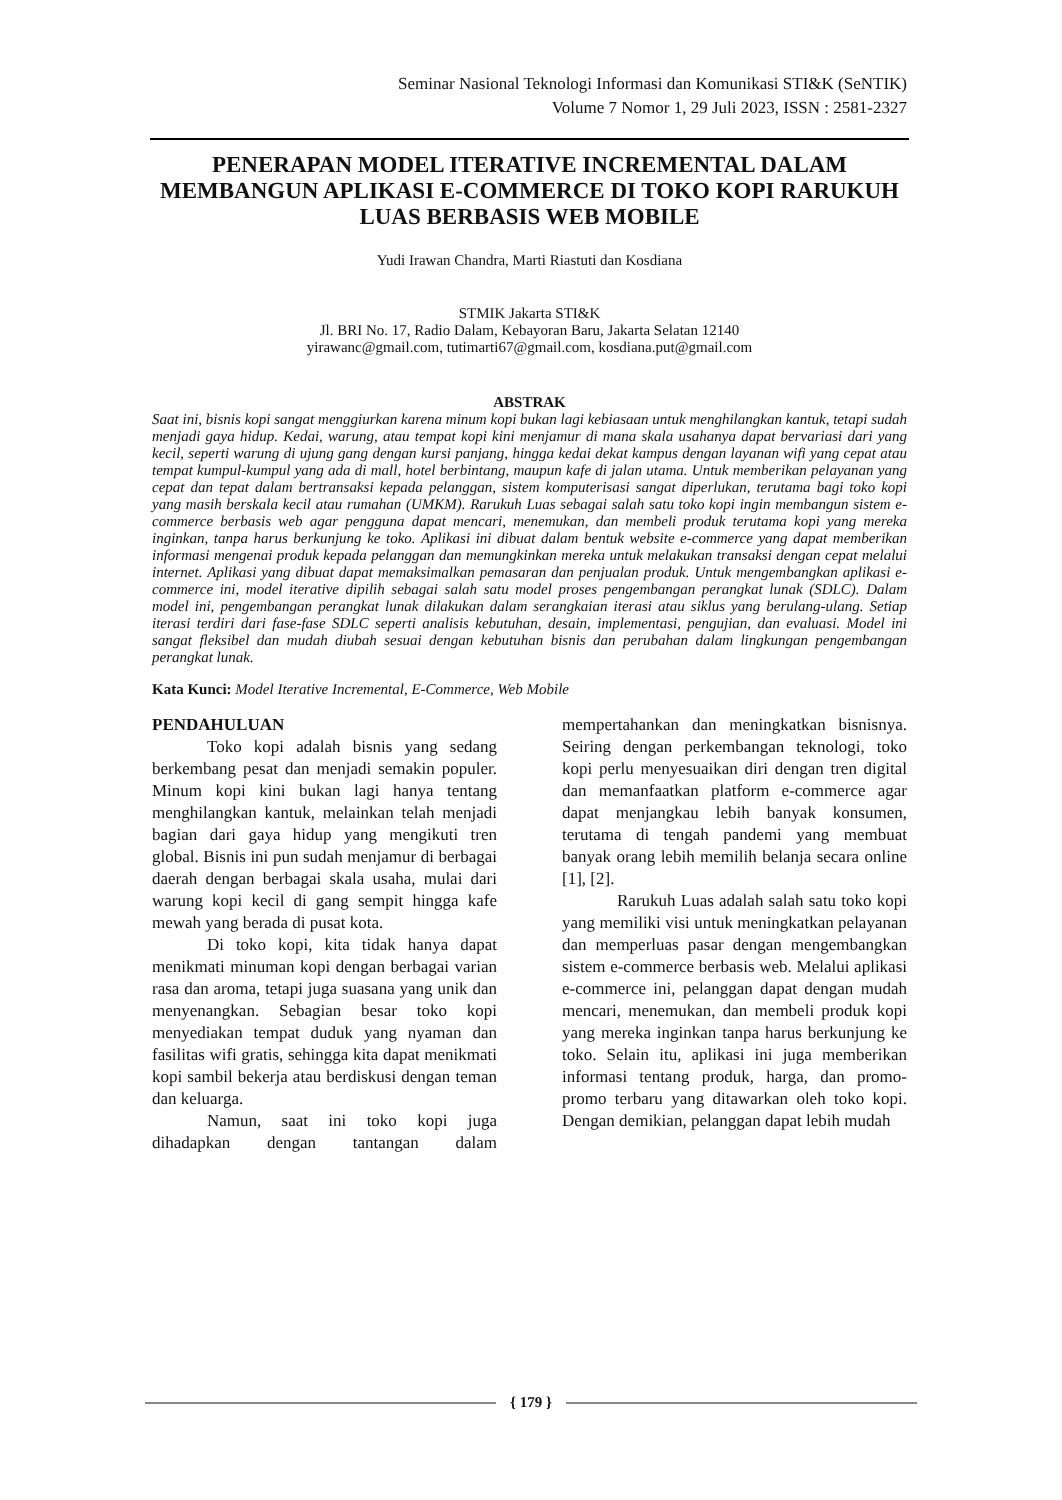Seminar Nasional Teknologi Informasi dan Komunikasi STI&K (SeNTIK)
Volume 7 Nomor 1, 29 Juli 2023, ISSN : 2581-2327
PENERAPAN MODEL ITERATIVE INCREMENTAL DALAM MEMBANGUN APLIKASI E-COMMERCE DI TOKO KOPI RARUKUH LUAS BERBASIS WEB MOBILE
Yudi Irawan Chandra, Marti Riastuti dan Kosdiana
STMIK Jakarta STI&K
Jl. BRI No. 17, Radio Dalam, Kebayoran Baru, Jakarta Selatan 12140
yirawanc@gmail.com, tutimarti67@gmail.com, kosdiana.put@gmail.com
ABSTRAK
Saat ini, bisnis kopi sangat menggiurkan karena minum kopi bukan lagi kebiasaan untuk menghilangkan kantuk, tetapi sudah menjadi gaya hidup. Kedai, warung, atau tempat kopi kini menjamur di mana skala usahanya dapat bervariasi dari yang kecil, seperti warung di ujung gang dengan kursi panjang, hingga kedai dekat kampus dengan layanan wifi yang cepat atau tempat kumpul-kumpul yang ada di mall, hotel berbintang, maupun kafe di jalan utama. Untuk memberikan pelayanan yang cepat dan tepat dalam bertransaksi kepada pelanggan, sistem komputerisasi sangat diperlukan, terutama bagi toko kopi yang masih berskala kecil atau rumahan (UMKM). Rarukuh Luas sebagai salah satu toko kopi ingin membangun sistem e-commerce berbasis web agar pengguna dapat mencari, menemukan, dan membeli produk terutama kopi yang mereka inginkan, tanpa harus berkunjung ke toko. Aplikasi ini dibuat dalam bentuk website e-commerce yang dapat memberikan informasi mengenai produk kepada pelanggan dan memungkinkan mereka untuk melakukan transaksi dengan cepat melalui internet. Aplikasi yang dibuat dapat memaksimalkan pemasaran dan penjualan produk. Untuk mengembangkan aplikasi e-commerce ini, model iterative dipilih sebagai salah satu model proses pengembangan perangkat lunak (SDLC). Dalam model ini, pengembangan perangkat lunak dilakukan dalam serangkaian iterasi atau siklus yang berulang-ulang. Setiap iterasi terdiri dari fase-fase SDLC seperti analisis kebutuhan, desain, implementasi, pengujian, dan evaluasi. Model ini sangat fleksibel dan mudah diubah sesuai dengan kebutuhan bisnis dan perubahan dalam lingkungan pengembangan perangkat lunak.
Kata Kunci: Model Iterative Incremental, E-Commerce, Web Mobile
PENDAHULUAN
Toko kopi adalah bisnis yang sedang berkembang pesat dan menjadi semakin populer. Minum kopi kini bukan lagi hanya tentang menghilangkan kantuk, melainkan telah menjadi bagian dari gaya hidup yang mengikuti tren global. Bisnis ini pun sudah menjamur di berbagai daerah dengan berbagai skala usaha, mulai dari warung kopi kecil di gang sempit hingga kafe mewah yang berada di pusat kota.
Di toko kopi, kita tidak hanya dapat menikmati minuman kopi dengan berbagai varian rasa dan aroma, tetapi juga suasana yang unik dan menyenangkan. Sebagian besar toko kopi menyediakan tempat duduk yang nyaman dan fasilitas wifi gratis, sehingga kita dapat menikmati kopi sambil bekerja atau berdiskusi dengan teman dan keluarga.
Namun, saat ini toko kopi juga dihadapkan dengan tantangan dalam mempertahankan dan meningkatkan bisnisnya. Seiring dengan perkembangan teknologi, toko kopi perlu menyesuaikan diri dengan tren digital dan memanfaatkan platform e-commerce agar dapat menjangkau lebih banyak konsumen, terutama di tengah pandemi yang membuat banyak orang lebih memilih belanja secara online [1], [2].
Rarukuh Luas adalah salah satu toko kopi yang memiliki visi untuk meningkatkan pelayanan dan memperluas pasar dengan mengembangkan sistem e-commerce berbasis web. Melalui aplikasi e-commerce ini, pelanggan dapat dengan mudah mencari, menemukan, dan membeli produk kopi yang mereka inginkan tanpa harus berkunjung ke toko. Selain itu, aplikasi ini juga memberikan informasi tentang produk, harga, dan promo-promo terbaru yang ditawarkan oleh toko kopi. Dengan demikian, pelanggan dapat lebih mudah
{ 179 }